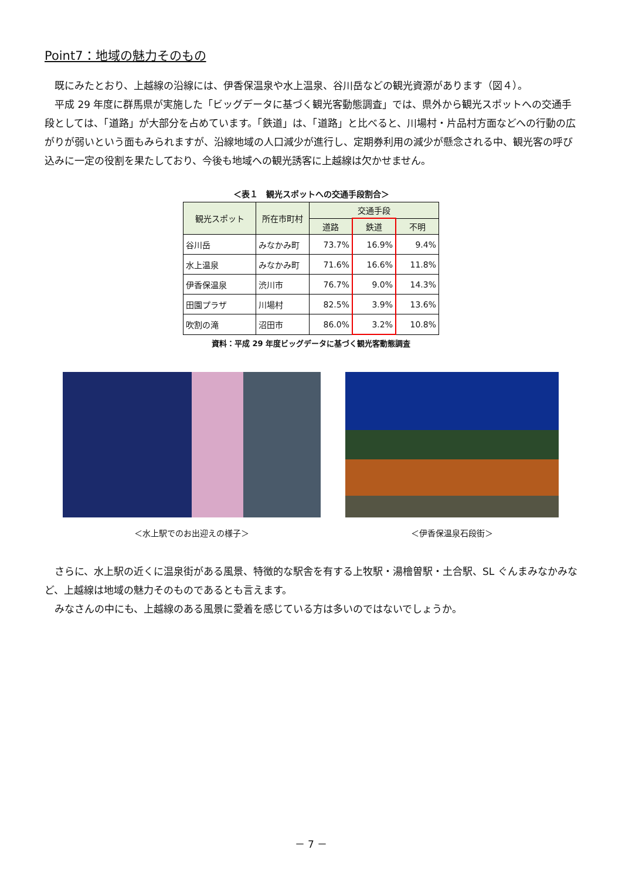Point7：地域の魅力そのもの
既にみたとおり、上越線の沿線には、伊香保温泉や水上温泉、谷川岳などの観光資源があります（図４）。
平成 29 年度に群馬県が実施した「ビッグデータに基づく観光客動態調査」では、県外から観光スポットへの交通手段としては、「道路」が大部分を占めています。「鉄道」は、「道路」と比べると、川場村・片品村方面などへの行動の広がりが弱いという面もみられますが、沿線地域の人口減少が進行し、定期券利用の減少が懸念される中、観光客の呼び込みに一定の役割を果たしており、今後も地域への観光誘客に上越線は欠かせません。
＜表１　観光スポットへの交通手段割合＞
| 観光スポット | 所在市町村 | 交通手段 | | |
| --- | --- | --- | --- | --- |
| | | 道路 | 鉄道 | 不明 |
| 谷川岳 | みなかみ町 | 73.7% | 16.9% | 9.4% |
| 水上温泉 | みなかみ町 | 71.6% | 16.6% | 11.8% |
| 伊香保温泉 | 渋川市 | 76.7% | 9.0% | 14.3% |
| 田園プラザ | 川場村 | 82.5% | 3.9% | 13.6% |
| 吹割の滝 | 沼田市 | 86.0% | 3.2% | 10.8% |
資料：平成 29 年度ビッグデータに基づく観光客動態調査
＜水上駅でのお出迎えの様子＞ ＜伊香保温泉石段街＞
さらに、水上駅の近くに温泉街がある風景、特徴的な駅舎を有する上牧駅・湯檜曽駅・土合駅、SL ぐんまみなかみなど、上越線は地域の魅力そのものであるとも言えます。
みなさんの中にも、上越線のある風景に愛着を感じている方は多いのではないでしょうか。
－ 7 －